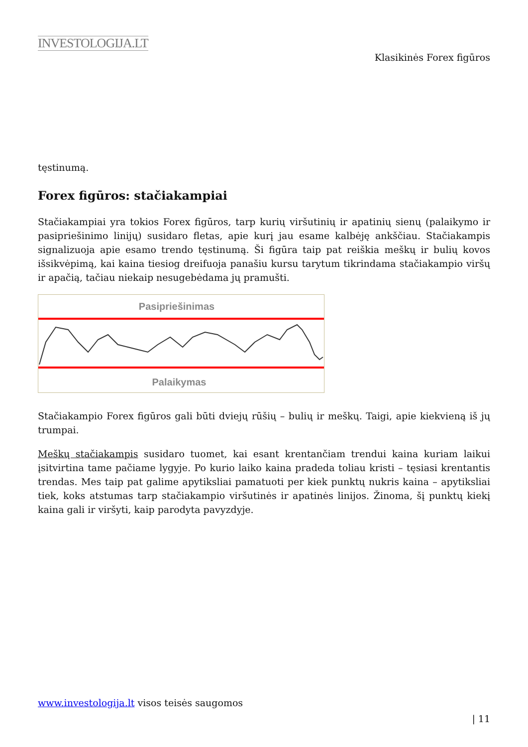INVESTOLOGIJA.LT
Klasikinės Forex figūros
tęstinumą.
Forex figūros: stačiakampiai
Stačiakampiai yra tokios Forex figūros, tarp kurių viršutinių ir apatinių sienų (palaikymo ir pasipriešinimo linijų) susidaro fletas, apie kurį jau esame kalbėję ankščiau. Stačiakampis signalizuoja apie esamo trendo tęstinumą. Ši figūra taip pat reiškia meškų ir bulių kovos išsikvėpimą, kai kaina tiesiog dreifuoja panašiu kursu tarytum tikrindama stačiakampio viršų ir apačią, tačiau niekaip nesugebėdama jų pramušti.
Pasipriešinimas
Palaikymas
Stačiakampio Forex figūros gali būti dviejų rūšių – bulių ir meškų. Taigi, apie kiekvieną iš jų trumpai.
Meškų stačiakampis susidaro tuomet, kai esant krentančiam trendui kaina kuriam laikui įsitvirtina tame pačiame lygyje. Po kurio laiko kaina pradeda toliau kristi – tęsiasi krentantis trendas. Mes taip pat galime apytiksliai pamatuoti per kiek punktų nukris kaina – apytiksliai tiek, koks atstumas tarp stačiakampio viršutinės ir apatinės linijos. Žinoma, šį punktų kiekį kaina gali ir viršyti, kaip parodyta pavyzdyje.
www.investologija.lt visos teisės saugomos
| 11